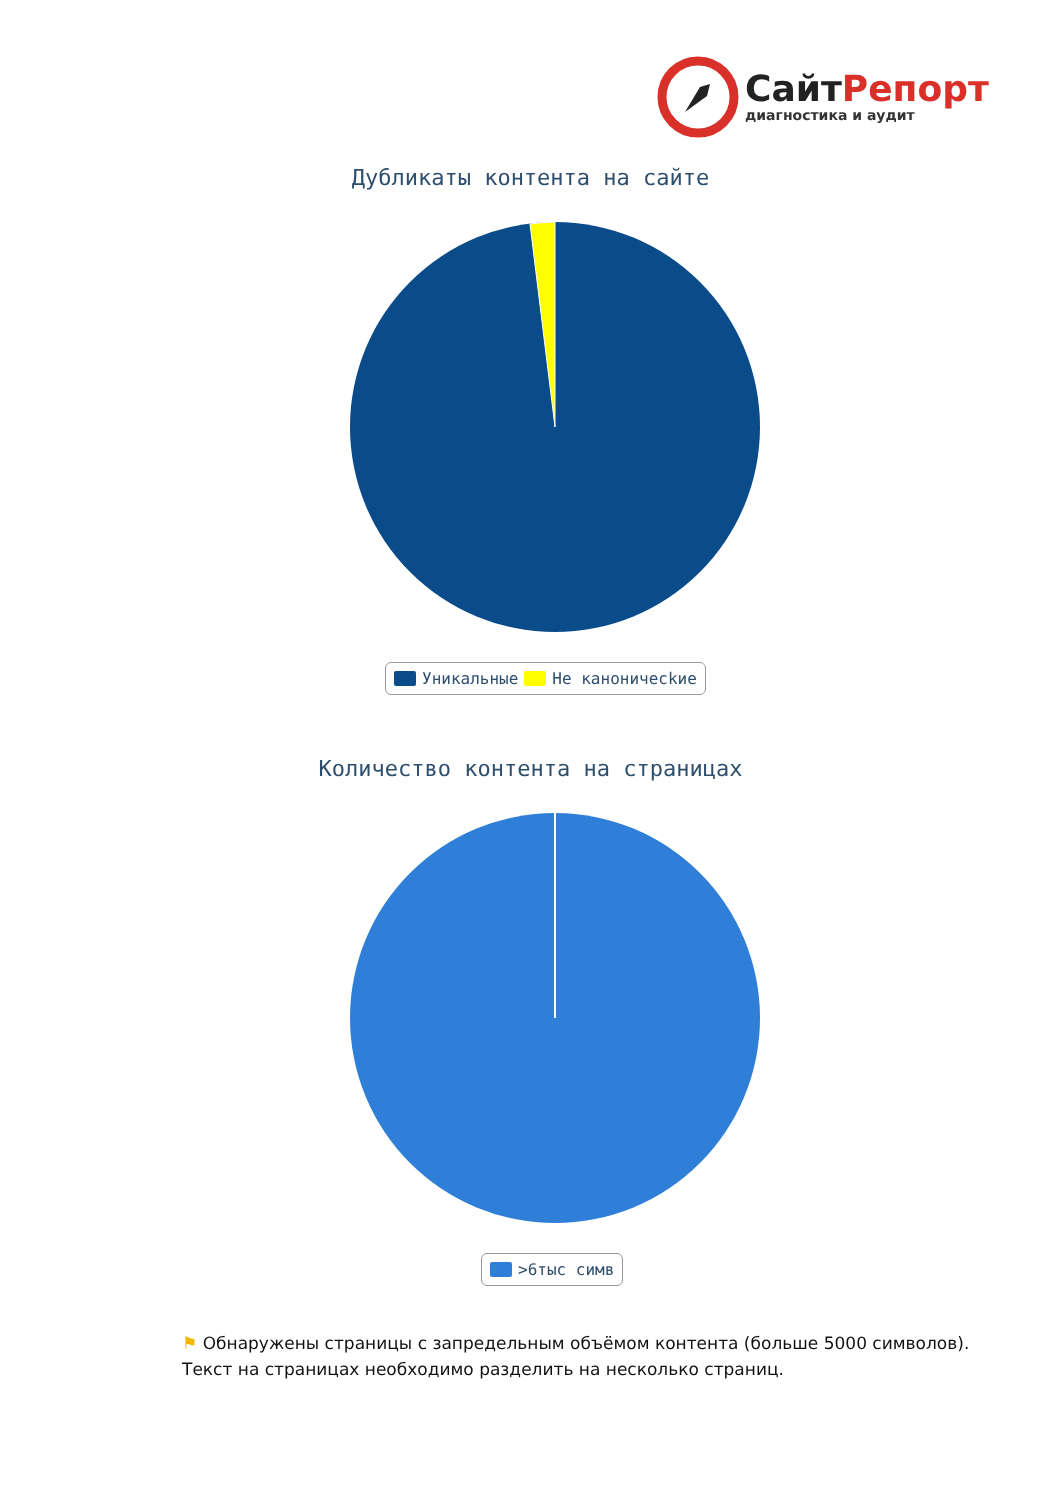СайтРепорт
диагностика и аудит
Дубликаты контента на сайте
Уникальные Не каноничесkие
Количество контента на страницах
>6тыс симв
⚑ Обнаружены страницы с запредельным объёмом контента (больше 5000 символов). Текст на страницах необходимо разделить на несколько страниц.